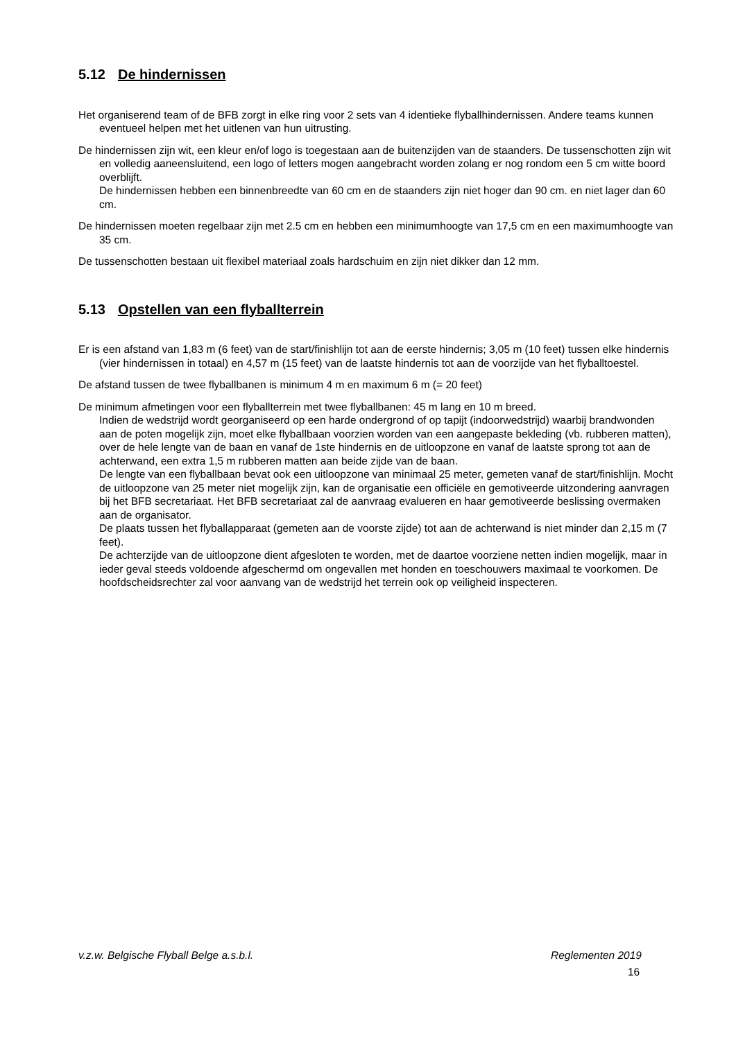5.12 De hindernissen
Het organiserend team of de BFB zorgt in elke ring voor 2 sets van 4 identieke flyballhindernissen. Andere teams kunnen eventueel helpen met het uitlenen van hun uitrusting.
De hindernissen zijn wit, een kleur en/of logo is toegestaan aan de buitenzijden van de staanders. De tussenschotten zijn wit en volledig aaneensluitend, een logo of letters mogen aangebracht worden zolang er nog rondom een 5 cm witte boord overblijft.
De hindernissen hebben een binnenbreedte van 60 cm en de staanders zijn niet hoger dan 90 cm. en niet lager dan 60 cm.
De hindernissen moeten regelbaar zijn met 2.5 cm en hebben een minimumhoogte van 17,5 cm en een maximumhoogte van 35 cm.
De tussenschotten bestaan uit flexibel materiaal zoals hardschuim en zijn niet dikker dan 12 mm.
5.13 Opstellen van een flyballterrein
Er is een afstand van 1,83 m (6 feet) van de start/finishlijn tot aan de eerste hindernis; 3,05 m (10 feet) tussen elke hindernis (vier hindernissen in totaal) en 4,57 m (15 feet) van de laatste hindernis tot aan de voorzijde van het flyballtoestel.
De afstand tussen de twee flyballbanen is minimum 4 m en maximum 6 m (= 20 feet)
De minimum afmetingen voor een flyballterrein met twee flyballbanen: 45 m lang en 10 m breed.
Indien de wedstrijd wordt georganiseerd op een harde ondergrond of op tapijt (indoorwedstrijd) waarbij brandwonden aan de poten mogelijk zijn, moet elke flyballbaan voorzien worden van een aangepaste bekleding (vb. rubberen matten), over de hele lengte van de baan en vanaf de 1ste hindernis en de uitloopzone en vanaf de laatste sprong tot aan de achterwand, een extra 1,5 m rubberen matten aan beide zijde van de baan.
De lengte van een flyballbaan bevat ook een uitloopzone van minimaal 25 meter, gemeten vanaf de start/finishlijn. Mocht de uitloopzone van 25 meter niet mogelijk zijn, kan de organisatie een officiële en gemotiveerde uitzondering aanvragen bij het BFB secretariaat. Het BFB secretariaat zal de aanvraag evalueren en haar gemotiveerde beslissing overmaken aan de organisator.
De plaats tussen het flyballapparaat (gemeten aan de voorste zijde) tot aan de achterwand is niet minder dan 2,15 m (7 feet).
De achterzijde van de uitloopzone dient afgesloten te worden, met de daartoe voorziene netten indien mogelijk, maar in ieder geval steeds voldoende afgeschermd om ongevallen met honden en toeschouwers maximaal te voorkomen. De hoofdscheidsrechter zal voor aanvang van de wedstrijd het terrein ook op veiligheid inspecteren.
v.z.w. Belgische Flyball Belge a.s.b.l. Reglementen 2019
16